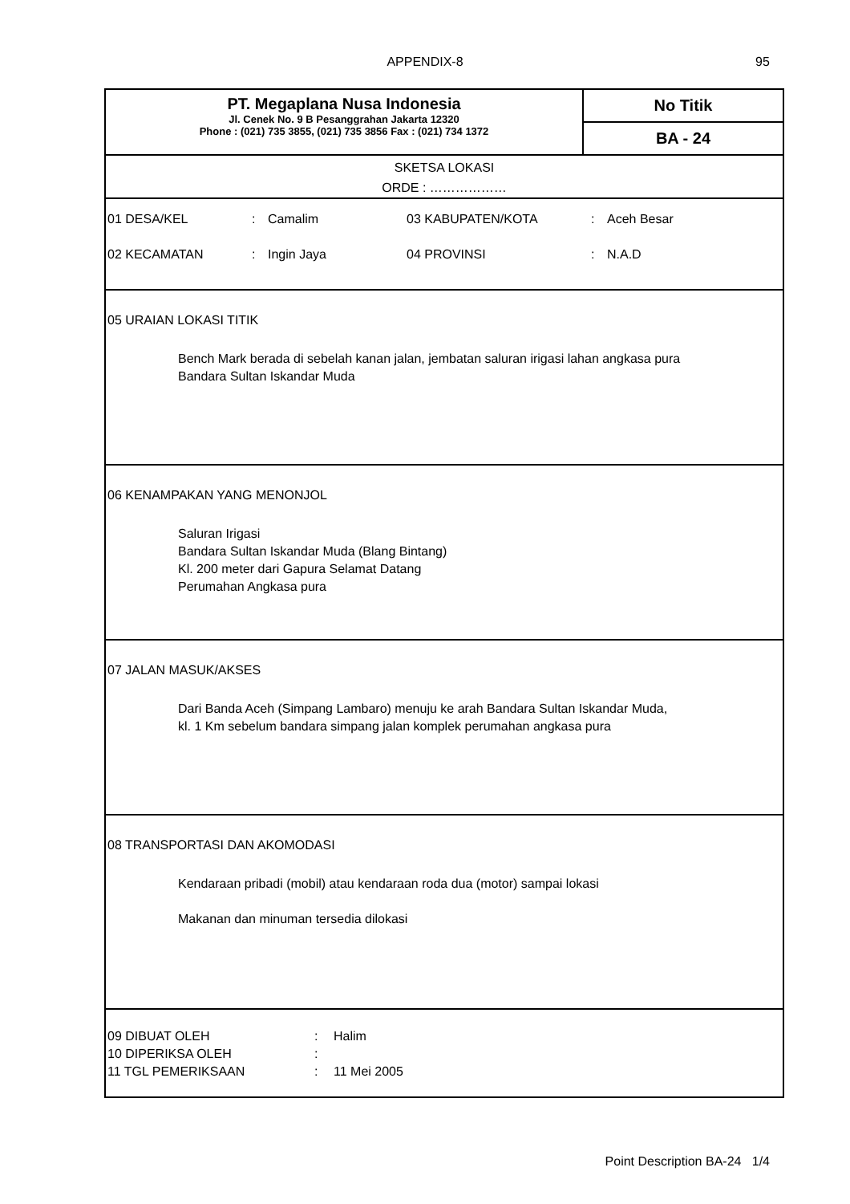APPENDIX-8 95
PT. Megaplana Nusa Indonesia
Jl. Cenek No. 9 B Pesanggrahan Jakarta 12320
Phone : (021) 735 3855, (021) 735 3856 Fax : (021) 734 1372
No Titik
BA - 24
SKETSA LOKASI
ORDE : ………………
| 01 DESA/KEL | : | Camalim | 03 KABUPATEN/KOTA | : | Aceh Besar |
| 02 KECAMATAN | : | Ingin Jaya | 04 PROVINSI | : | N.A.D |
05 URAIAN LOKASI TITIK
Bench Mark berada di sebelah kanan jalan, jembatan saluran irigasi lahan angkasa pura
Bandara Sultan Iskandar Muda
06 KENAMPAKAN YANG MENONJOL
Saluran Irigasi
Bandara Sultan Iskandar Muda (Blang Bintang)
Kl. 200 meter dari Gapura Selamat Datang
Perumahan Angkasa pura
07 JALAN MASUK/AKSES
Dari Banda Aceh (Simpang Lambaro) menuju ke arah Bandara Sultan Iskandar Muda,
kl. 1 Km sebelum bandara simpang jalan komplek perumahan angkasa pura
08 TRANSPORTASI DAN AKOMODASI
Kendaraan pribadi (mobil) atau kendaraan roda dua (motor) sampai lokasi
Makanan dan minuman tersedia dilokasi
| 09 DIBUAT OLEH | : | Halim |
| 10 DIPERIKSA OLEH | : | |
| 11 TGL PEMERIKSAAN | : | 11 Mei 2005 |
Point Description BA-24 1/4